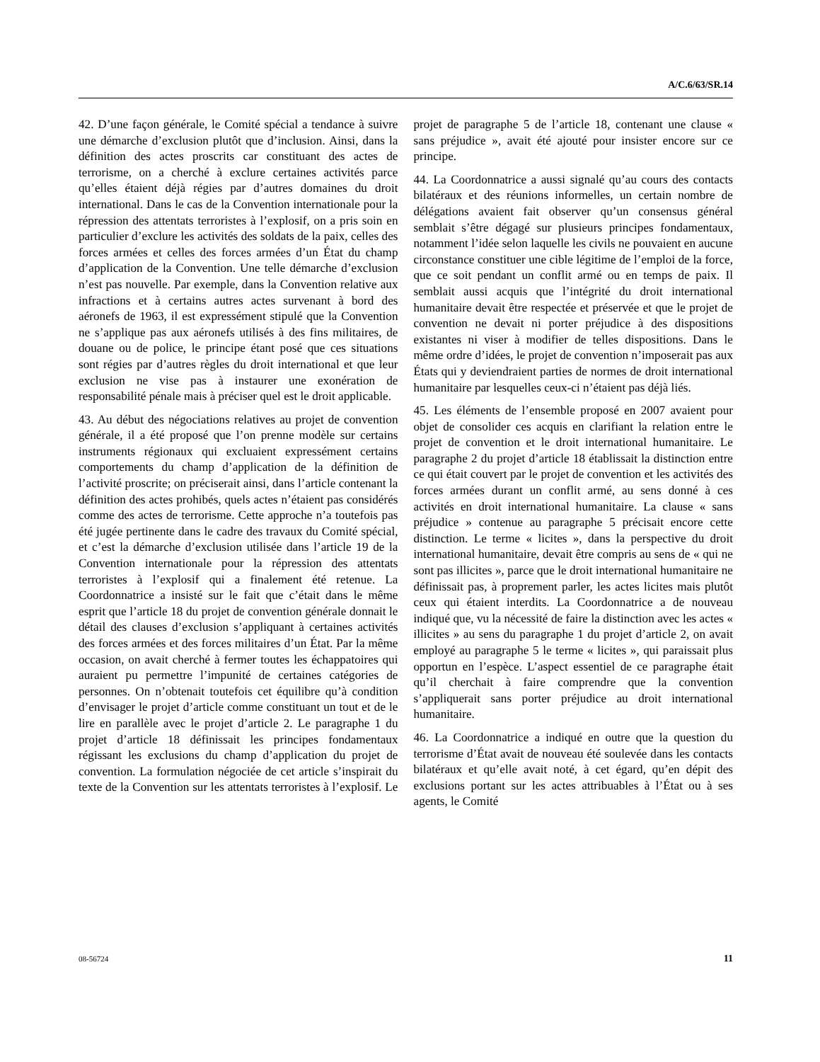A/C.6/63/SR.14
42. D’une façon générale, le Comité spécial a tendance à suivre une démarche d’exclusion plutôt que d’inclusion. Ainsi, dans la définition des actes proscrits car constituant des actes de terrorisme, on a cherché à exclure certaines activités parce qu’elles étaient déjà régies par d’autres domaines du droit international. Dans le cas de la Convention internationale pour la répression des attentats terroristes à l’explosif, on a pris soin en particulier d’exclure les activités des soldats de la paix, celles des forces armées et celles des forces armées d’un État du champ d’application de la Convention. Une telle démarche d’exclusion n’est pas nouvelle. Par exemple, dans la Convention relative aux infractions et à certains autres actes survenant à bord des aéronefs de 1963, il est expressément stipulé que la Convention ne s’applique pas aux aéronefs utilisés à des fins militaires, de douane ou de police, le principe étant posé que ces situations sont régies par d’autres règles du droit international et que leur exclusion ne vise pas à instaurer une exonération de responsabilité pénale mais à préciser quel est le droit applicable.
43. Au début des négociations relatives au projet de convention générale, il a été proposé que l’on prenne modèle sur certains instruments régionaux qui excluaient expressément certains comportements du champ d’application de la définition de l’activité proscrite; on préciserait ainsi, dans l’article contenant la définition des actes prohibés, quels actes n’étaient pas considérés comme des actes de terrorisme. Cette approche n’a toutefois pas été jugée pertinente dans le cadre des travaux du Comité spécial, et c’est la démarche d’exclusion utilisée dans l’article 19 de la Convention internationale pour la répression des attentats terroristes à l’explosif qui a finalement été retenue. La Coordonnatrice a insisté sur le fait que c’était dans le même esprit que l’article 18 du projet de convention générale donnait le détail des clauses d’exclusion s’appliquant à certaines activités des forces armées et des forces militaires d’un État. Par la même occasion, on avait cherché à fermer toutes les échappatoires qui auraient pu permettre l’impunité de certaines catégories de personnes. On n’obtenait toutefois cet équilibre qu’à condition d’envisager le projet d’article comme constituant un tout et de le lire en parallèle avec le projet d’article 2. Le paragraphe 1 du projet d’article 18 définissait les principes fondamentaux régissant les exclusions du champ d’application du projet de convention. La formulation négociée de cet article s’inspirait du texte de la Convention sur les attentats terroristes à l’explosif. Le projet de paragraphe 5 de l’article 18, contenant une clause « sans préjudice », avait été ajouté pour insister encore sur ce principe.
44. La Coordonnatrice a aussi signalé qu’au cours des contacts bilatéraux et des réunions informelles, un certain nombre de délégations avaient fait observer qu’un consensus général semblait s’être dégagé sur plusieurs principes fondamentaux, notamment l’idée selon laquelle les civils ne pouvaient en aucune circonstance constituer une cible légitime de l’emploi de la force, que ce soit pendant un conflit armé ou en temps de paix. Il semblait aussi acquis que l’intégrité du droit international humanitaire devait être respectée et préservée et que le projet de convention ne devait ni porter préjudice à des dispositions existantes ni viser à modifier de telles dispositions. Dans le même ordre d’idées, le projet de convention n’imposerait pas aux États qui y deviendraient parties de normes de droit international humanitaire par lesquelles ceux-ci n’étaient pas déjà liés.
45. Les éléments de l’ensemble proposé en 2007 avaient pour objet de consolider ces acquis en clarifiant la relation entre le projet de convention et le droit international humanitaire. Le paragraphe 2 du projet d’article 18 établissait la distinction entre ce qui était couvert par le projet de convention et les activités des forces armées durant un conflit armé, au sens donné à ces activités en droit international humanitaire. La clause « sans préjudice » contenue au paragraphe 5 précisait encore cette distinction. Le terme « licites », dans la perspective du droit international humanitaire, devait être compris au sens de « qui ne sont pas illicites », parce que le droit international humanitaire ne définissait pas, à proprement parler, les actes licites mais plutôt ceux qui étaient interdits. La Coordonnatrice a de nouveau indiqué que, vu la nécessité de faire la distinction avec les actes « illicites » au sens du paragraphe 1 du projet d’article 2, on avait employé au paragraphe 5 le terme « licites », qui paraissait plus opportun en l’espèce. L’aspect essentiel de ce paragraphe était qu’il cherchait à faire comprendre que la convention s’appliquerait sans porter préjudice au droit international humanitaire.
46. La Coordonnatrice a indiqué en outre que la question du terrorisme d’État avait de nouveau été soulevée dans les contacts bilatéraux et qu’elle avait noté, à cet égard, qu’en dépit des exclusions portant sur les actes attribuables à l’État ou à ses agents, le Comité
08-56724 11